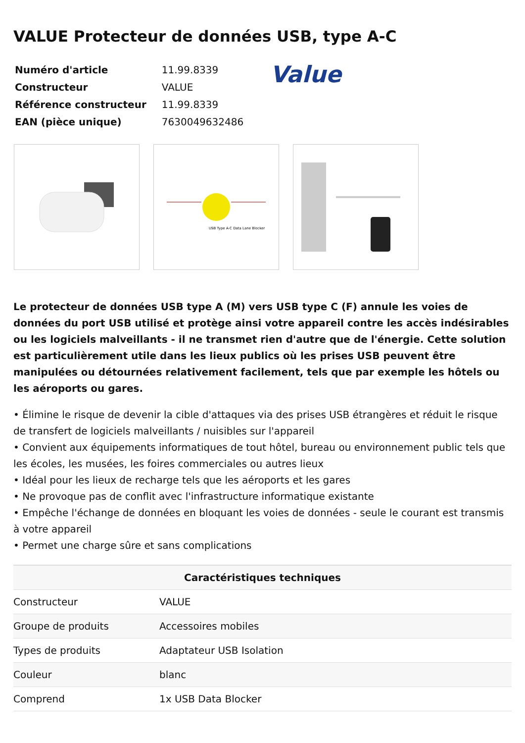VALUE Protecteur de données USB, type A-C
| Numéro d'article | 11.99.8339 |
| Constructeur | VALUE |
| Référence constructeur | 11.99.8339 |
| EAN (pièce unique) | 7630049632486 |
Value
USB Type A-C Data Lane Blocker
Le protecteur de données USB type A (M) vers USB type C (F) annule les voies de données du port USB utilisé et protège ainsi votre appareil contre les accès indésirables ou les logiciels malveillants - il ne transmet rien d'autre que de l'énergie. Cette solution est particulièrement utile dans les lieux publics où les prises USB peuvent être manipulées ou détournées relativement facilement, tels que par exemple les hôtels ou les aéroports ou gares.
• Élimine le risque de devenir la cible d'attaques via des prises USB étrangères et réduit le risque de transfert de logiciels malveillants / nuisibles sur l'appareil
• Convient aux équipements informatiques de tout hôtel, bureau ou environnement public tels que les écoles, les musées, les foires commerciales ou autres lieux
• Idéal pour les lieux de recharge tels que les aéroports et les gares
• Ne provoque pas de conflit avec l'infrastructure informatique existante
• Empêche l'échange de données en bloquant les voies de données - seule le courant est transmis à votre appareil
• Permet une charge sûre et sans complications
| Caractéristiques techniques | |
| --- | --- |
| Constructeur | VALUE |
| Groupe de produits | Accessoires mobiles |
| Types de produits | Adaptateur USB Isolation |
| Couleur | blanc |
| Comprend | 1x USB Data Blocker |